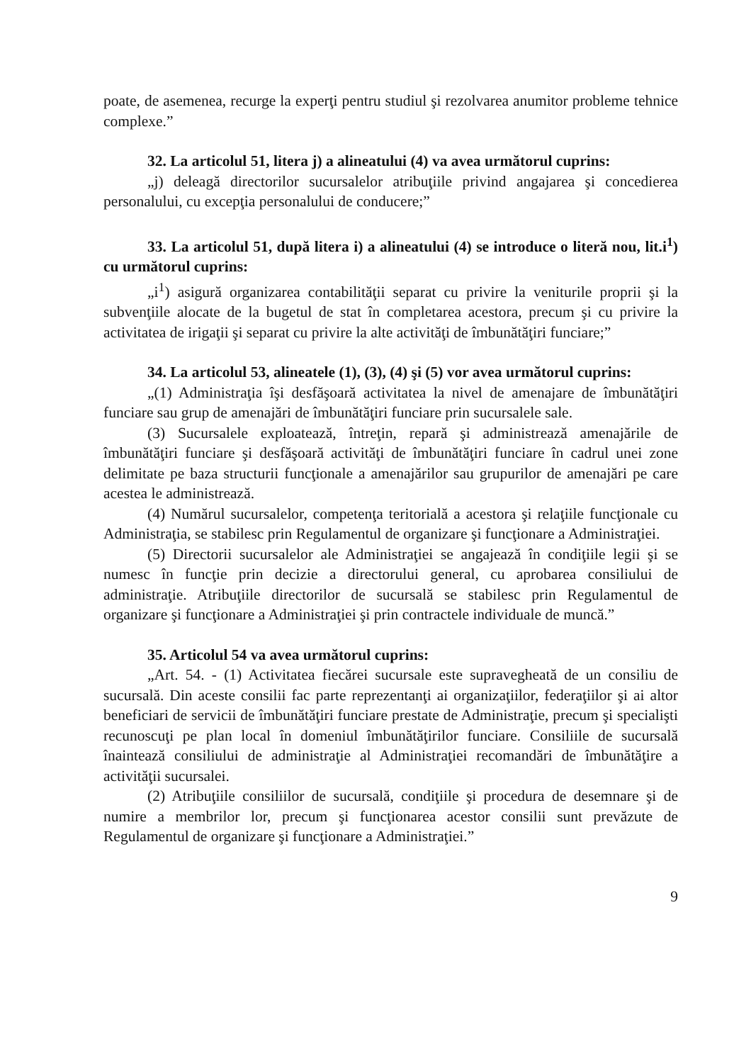poate, de asemenea, recurge la experţi pentru studiul şi rezolvarea anumitor probleme tehnice complexe.”
32. La articolul 51, litera j) a alineatului (4) va avea următorul cuprins:
„j) deleagă directorilor sucursalelor atribuţiile privind angajarea şi concedierea personalului, cu excepţia personalului de conducere;”
33. La articolul 51, după litera i) a alineatului (4) se introduce o literă nou, lit.i<sup>1</sup>) cu următorul cuprins:
„i<sup>1</sup>) asigură organizarea contabilităţii separat cu privire la veniturile proprii şi la subvenţiile alocate de la bugetul de stat în completarea acestora, precum şi cu privire la activitatea de irigaţii şi separat cu privire la alte activităţi de îmbunătăţiri funciare;”
34. La articolul 53, alineatele (1), (3), (4) şi (5) vor avea următorul cuprins:
„(1) Administraţia îşi desfăşoară activitatea la nivel de amenajare de îmbunătăţiri funciare sau grup de amenajări de îmbunătăţiri funciare prin sucursalele sale.
(3) Sucursalele exploatează, întreţin, repară şi administrează amenajările de îmbunătăţiri funciare şi desfăşoară activităţi de îmbunătăţiri funciare în cadrul unei zone delimitate pe baza structurii funcţionale a amenajărilor sau grupurilor de amenajări pe care acestea le administrează.
(4) Numărul sucursalelor, competenţa teritorială a acestora şi relaţiile funcţionale cu Administraţia, se stabilesc prin Regulamentul de organizare şi funcţionare a Administraţiei.
(5) Directorii sucursalelor ale Administraţiei se angajează în condiţiile legii şi se numesc în funcţie prin decizie a directorului general, cu aprobarea consiliului de administraţie. Atribuţiile directorilor de sucursală se stabilesc prin Regulamentul de organizare şi funcţionare a Administraţiei şi prin contractele individuale de muncă.”
35. Articolul 54 va avea următorul cuprins:
„Art. 54. - (1) Activitatea fiecărei sucursale este supravegheată de un consiliu de sucursală. Din aceste consilii fac parte reprezentanţi ai organizaţiilor, federaţiilor şi ai altor beneficiari de servicii de îmbunătăţiri funciare prestate de Administraţie, precum şi specialişti recunoscuţi pe plan local în domeniul îmbunătăţirilor funciare. Consiliile de sucursală înaintează consiliului de administraţie al Administraţiei recomandări de îmbunătăţire a activităţii sucursalei.
(2) Atribuţiile consiliilor de sucursală, condiţiile şi procedura de desemnare şi de numire a membrilor lor, precum şi funcţionarea acestor consilii sunt prevăzute de Regulamentul de organizare şi funcţionare a Administraţiei.”
9